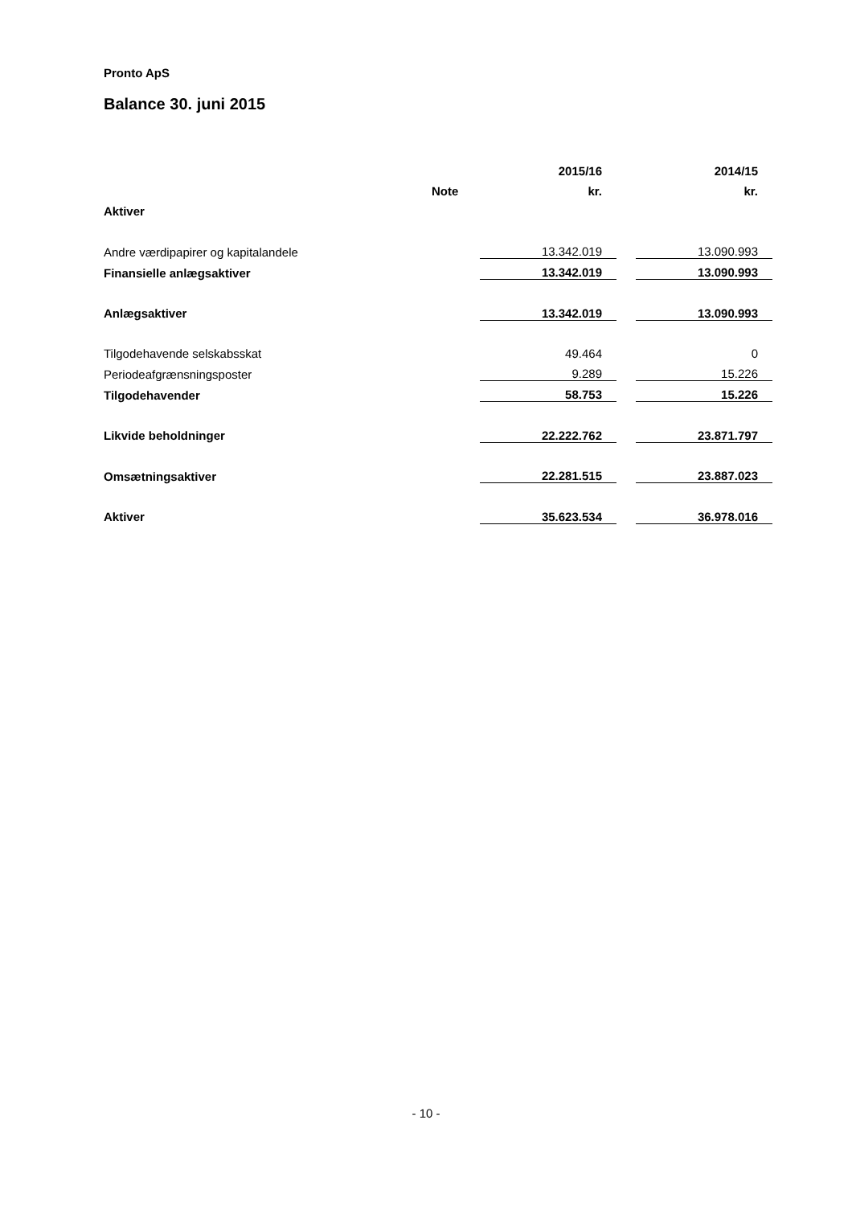Pronto ApS
Balance 30. juni 2015
| | | 2015/16 | | 2014/15 |
| | Note | kr. | | kr. |
| Aktiver | | | | |
| Andre værdipapirer og kapitalandele | | 13.342.019 | | 13.090.993 |
| Finansielle anlægsaktiver | | 13.342.019 | | 13.090.993 |
| Anlægsaktiver | | 13.342.019 | | 13.090.993 |
| Tilgodehavende selskabsskat | | 49.464 | | 0 |
| Periodeafgrænsningsposter | | 9.289 | | 15.226 |
| Tilgodehavender | | 58.753 | | 15.226 |
| Likvide beholdninger | | 22.222.762 | | 23.871.797 |
| Omsætningsaktiver | | 22.281.515 | | 23.887.023 |
| Aktiver | | 35.623.534 | | 36.978.016 |
- 10 -